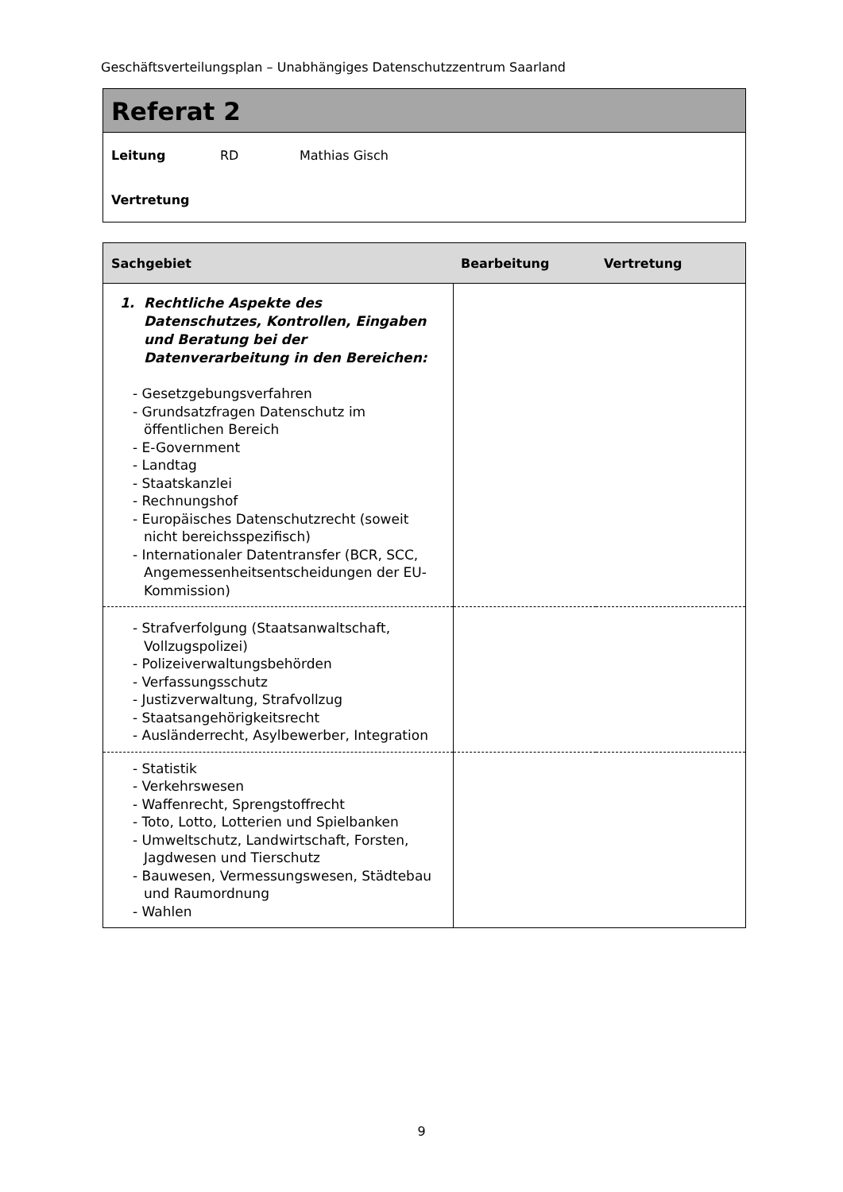Geschäftsverteilungsplan – Unabhängiges Datenschutzzentrum Saarland
Referat 2
Leitung RD Mathias Gisch
Vertretung
| Sachgebiet | Bearbeitung | Vertretung |
| --- | --- | --- |
| 1. Rechtliche Aspekte des Datenschutzes, Kontrollen, Eingaben und Beratung bei der Datenverarbeitung in den Bereichen: - Gesetzgebungsverfahren - Grundsatzfragen Datenschutz im öffentlichen Bereich - E-Government - Landtag - Staatskanzlei - Rechnungshof - Europäisches Datenschutzrecht (soweit nicht bereichsspezifisch) - Internationaler Datentransfer (BCR, SCC, Angemessenheitsentscheidungen der EU-Kommission) | | |
| - Strafverfolgung (Staatsanwaltschaft, Vollzugspolizei) - Polizeiverwaltungsbehörden - Verfassungsschutz - Justizverwaltung, Strafvollzug - Staatsangehörigkeitsrecht - Ausländerrecht, Asylbewerber, Integration | | |
| - Statistik - Verkehrswesen - Waffenrecht, Sprengstoffrecht - Toto, Lotto, Lotterien und Spielbanken - Umweltschutz, Landwirtschaft, Forsten, Jagdwesen und Tierschutz - Bauwesen, Vermessungswesen, Städtebau und Raumordnung - Wahlen | | |
9